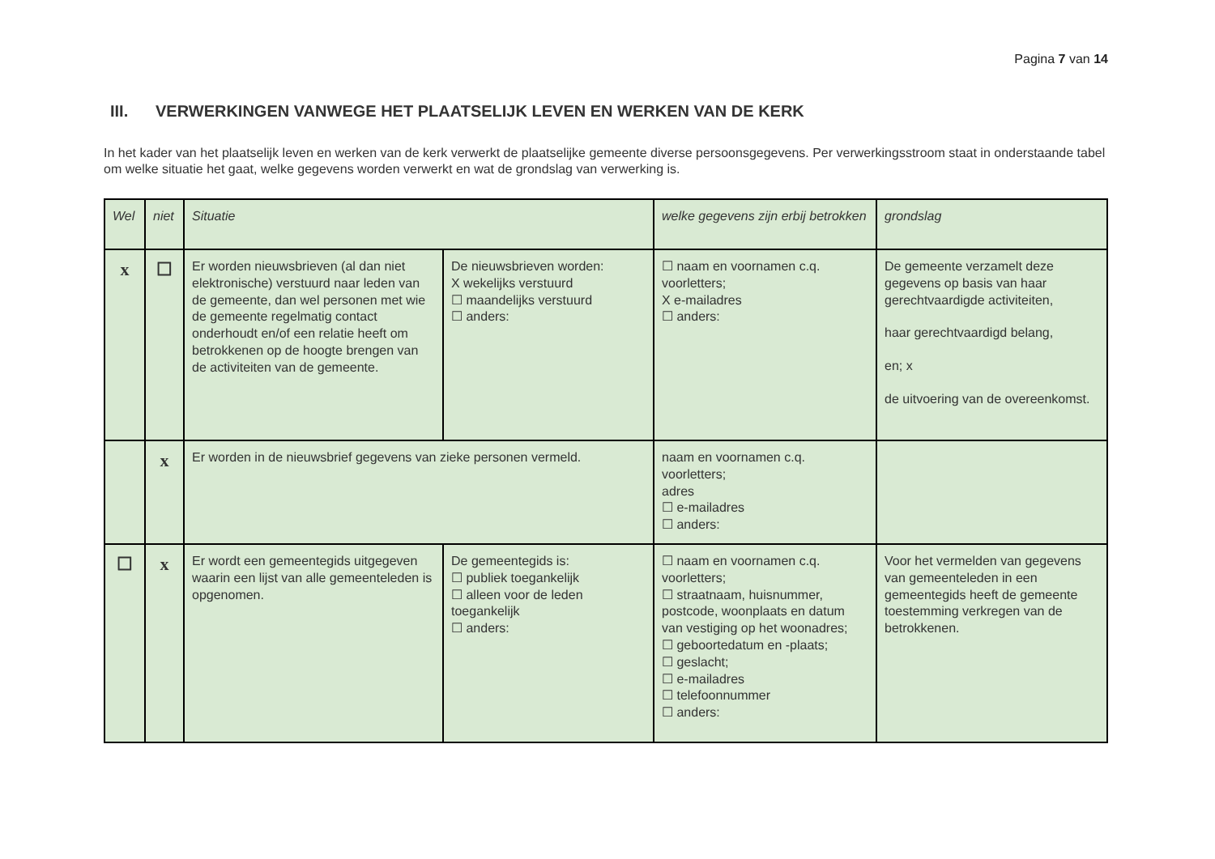Pagina 7 van 14
III. VERWERKINGEN VANWEGE HET PLAATSELIJK LEVEN EN WERKEN VAN DE KERK
In het kader van het plaatselijk leven en werken van de kerk verwerkt de plaatselijke gemeente diverse persoonsgegevens. Per verwerkingsstroom staat in onderstaande tabel om welke situatie het gaat, welke gegevens worden verwerkt en wat de grondslag van verwerking is.
| Wel | niet | Situatie | | welke gegevens zijn erbij betrokken | grondslag |
| --- | --- | --- | --- | --- | --- |
| x | ☐ | Er worden nieuwsbrieven (al dan niet elektronische) verstuurd naar leden van de gemeente, dan wel personen met wie de gemeente regelmatig contact onderhoudt en/of een relatie heeft om betrokkenen op de hoogte brengen van de activiteiten van de gemeente. | De nieuwsbrieven worden: X wekelijks verstuurd ☐ maandelijks verstuurd ☐ anders: | ☐ naam en voornamen c.q. voorletters; X e-mailadres ☐ anders: | De gemeente verzamelt deze gegevens op basis van haar gerechtvaardigde activiteiten, haar gerechtvaardigd belang, en; x de uitvoering van de overeenkomst. |
| | x | Er worden in de nieuwsbrief gegevens van zieke personen vermeld. | | naam en voornamen c.q. voorletters; adres ☐ e-mailadres ☐ anders: | |
| ☐ | x | Er wordt een gemeentegids uitgegeven waarin een lijst van alle gemeenteleden is opgenomen. | De gemeentegids is: ☐ publiek toegankelijk ☐ alleen voor de leden toegankelijk ☐ anders: | ☐ naam en voornamen c.q. voorletters; ☐ straatnaam, huisnummer, postcode, woonplaats en datum van vestiging op het woonadres; ☐ geboortedatum en -plaats; ☐ geslacht; ☐ e-mailadres ☐ telefoonnummer ☐ anders: | Voor het vermelden van gegevens van gemeenteleden in een gemeentegids heeft de gemeente toestemming verkregen van de betrokkenen. |